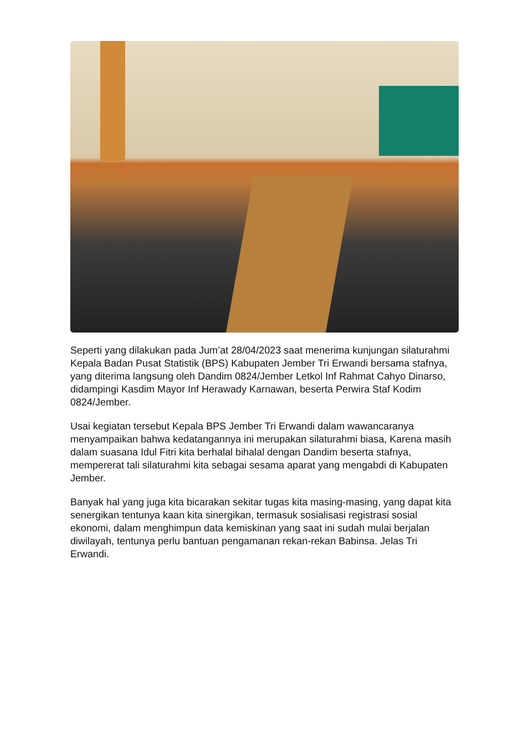Seperti yang dilakukan pada Jum’at 28/04/2023 saat menerima kunjungan silaturahmi Kepala Badan Pusat Statistik (BPS) Kabupaten Jember Tri Erwandi bersama stafnya, yang diterima langsung oleh Dandim 0824/Jember Letkol Inf Rahmat Cahyo Dinarso, didampingi Kasdim Mayor Inf Herawady Karnawan, beserta Perwira Staf Kodim 0824/Jember.
Usai kegiatan tersebut Kepala BPS Jember Tri Erwandi dalam wawancaranya menyampaikan bahwa kedatangannya ini merupakan silaturahmi biasa, Karena masih dalam suasana Idul Fitri kita berhalal bihalal dengan Dandim beserta stafnya, mempererat tali silaturahmi kita sebagai sesama aparat yang mengabdi di Kabupaten Jember.
Banyak hal yang juga kita bicarakan sekitar tugas kita masing-masing, yang dapat kita senergikan tentunya kaan kita sinergikan, termasuk sosialisasi registrasi sosial ekonomi, dalam menghimpun data kemiskinan yang saat ini sudah mulai berjalan diwilayah, tentunya perlu bantuan pengamanan rekan-rekan Babinsa. Jelas Tri Erwandi.